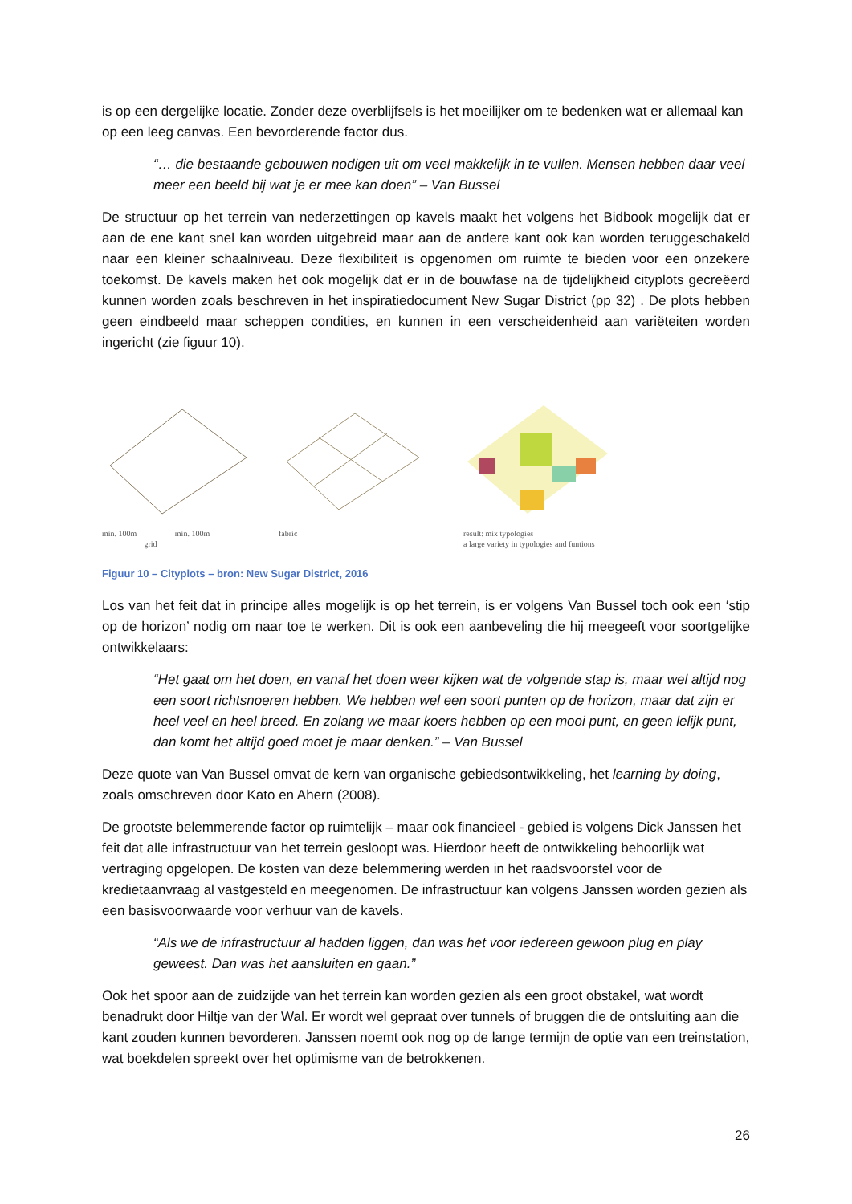is op een dergelijke locatie. Zonder deze overblijfsels is het moeilijker om te bedenken wat er allemaal kan op een leeg canvas. Een bevorderende factor dus.
“… die bestaande gebouwen nodigen uit om veel makkelijk in te vullen. Mensen hebben daar veel meer een beeld bij wat je er mee kan doen” – Van Bussel
De structuur op het terrein van nederzettingen op kavels maakt het volgens het Bidbook mogelijk dat er aan de ene kant snel kan worden uitgebreid maar aan de andere kant ook kan worden teruggeschakeld naar een kleiner schaalniveau. Deze flexibiliteit is opgenomen om ruimte te bieden voor een onzekere toekomst. De kavels maken het ook mogelijk dat er in de bouwfase na de tijdelijkheid cityplots gecreëerd kunnen worden zoals beschreven in het inspiratiedocument New Sugar District (pp 32) . De plots hebben geen eindbeeld maar scheppen condities, en kunnen in een verscheidenheid aan variëteiten worden ingericht (zie figuur 10).
min. 100m min. 100m
grid
fabric
result: mix typologies
a large variety in typologies and funtions
Figuur 10 – Cityplots – bron: New Sugar District, 2016
Los van het feit dat in principe alles mogelijk is op het terrein, is er volgens Van Bussel toch ook een ‘stip op de horizon’ nodig om naar toe te werken. Dit is ook een aanbeveling die hij meegeeft voor soortgelijke ontwikkelaars:
“Het gaat om het doen, en vanaf het doen weer kijken wat de volgende stap is, maar wel altijd nog een soort richtsnoeren hebben. We hebben wel een soort punten op de horizon, maar dat zijn er heel veel en heel breed. En zolang we maar koers hebben op een mooi punt, en geen lelijk punt, dan komt het altijd goed moet je maar denken.” – Van Bussel
Deze quote van Van Bussel omvat de kern van organische gebiedsontwikkeling, het learning by doing, zoals omschreven door Kato en Ahern (2008).
De grootste belemmerende factor op ruimtelijk – maar ook financieel - gebied is volgens Dick Janssen het feit dat alle infrastructuur van het terrein gesloopt was. Hierdoor heeft de ontwikkeling behoorlijk wat vertraging opgelopen. De kosten van deze belemmering werden in het raadsvoorstel voor de kredietaanvraag al vastgesteld en meegenomen. De infrastructuur kan volgens Janssen worden gezien als een basisvoorwaarde voor verhuur van de kavels.
“Als we de infrastructuur al hadden liggen, dan was het voor iedereen gewoon plug en play geweest. Dan was het aansluiten en gaan.”
Ook het spoor aan de zuidzijde van het terrein kan worden gezien als een groot obstakel, wat wordt benadrukt door Hiltje van der Wal. Er wordt wel gepraat over tunnels of bruggen die de ontsluiting aan die kant zouden kunnen bevorderen. Janssen noemt ook nog op de lange termijn de optie van een treinstation, wat boekdelen spreekt over het optimisme van de betrokkenen.
26